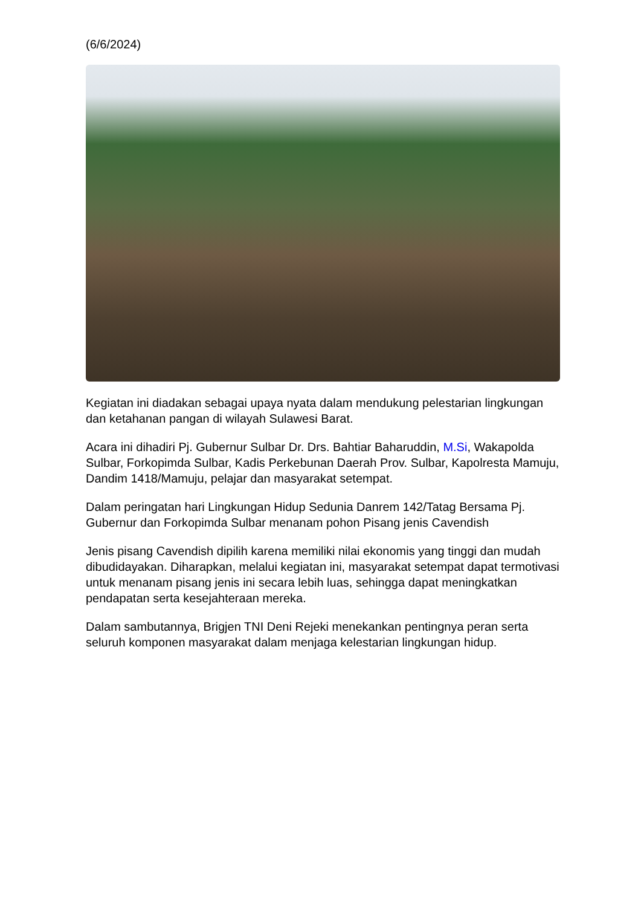(6/6/2024)
Kegiatan ini diadakan sebagai upaya nyata dalam mendukung pelestarian lingkungan dan ketahanan pangan di wilayah Sulawesi Barat.
Acara ini dihadiri Pj. Gubernur Sulbar Dr. Drs. Bahtiar Baharuddin, M.Si, Wakapolda Sulbar, Forkopimda Sulbar, Kadis Perkebunan Daerah Prov. Sulbar, Kapolresta Mamuju, Dandim 1418/Mamuju, pelajar dan masyarakat setempat.
Dalam peringatan hari Lingkungan Hidup Sedunia Danrem 142/Tatag Bersama Pj. Gubernur dan Forkopimda Sulbar menanam pohon Pisang jenis Cavendish
Jenis pisang Cavendish dipilih karena memiliki nilai ekonomis yang tinggi dan mudah dibudidayakan. Diharapkan, melalui kegiatan ini, masyarakat setempat dapat termotivasi untuk menanam pisang jenis ini secara lebih luas, sehingga dapat meningkatkan pendapatan serta kesejahteraan mereka.
Dalam sambutannya, Brigjen TNI Deni Rejeki menekankan pentingnya peran serta seluruh komponen masyarakat dalam menjaga kelestarian lingkungan hidup.